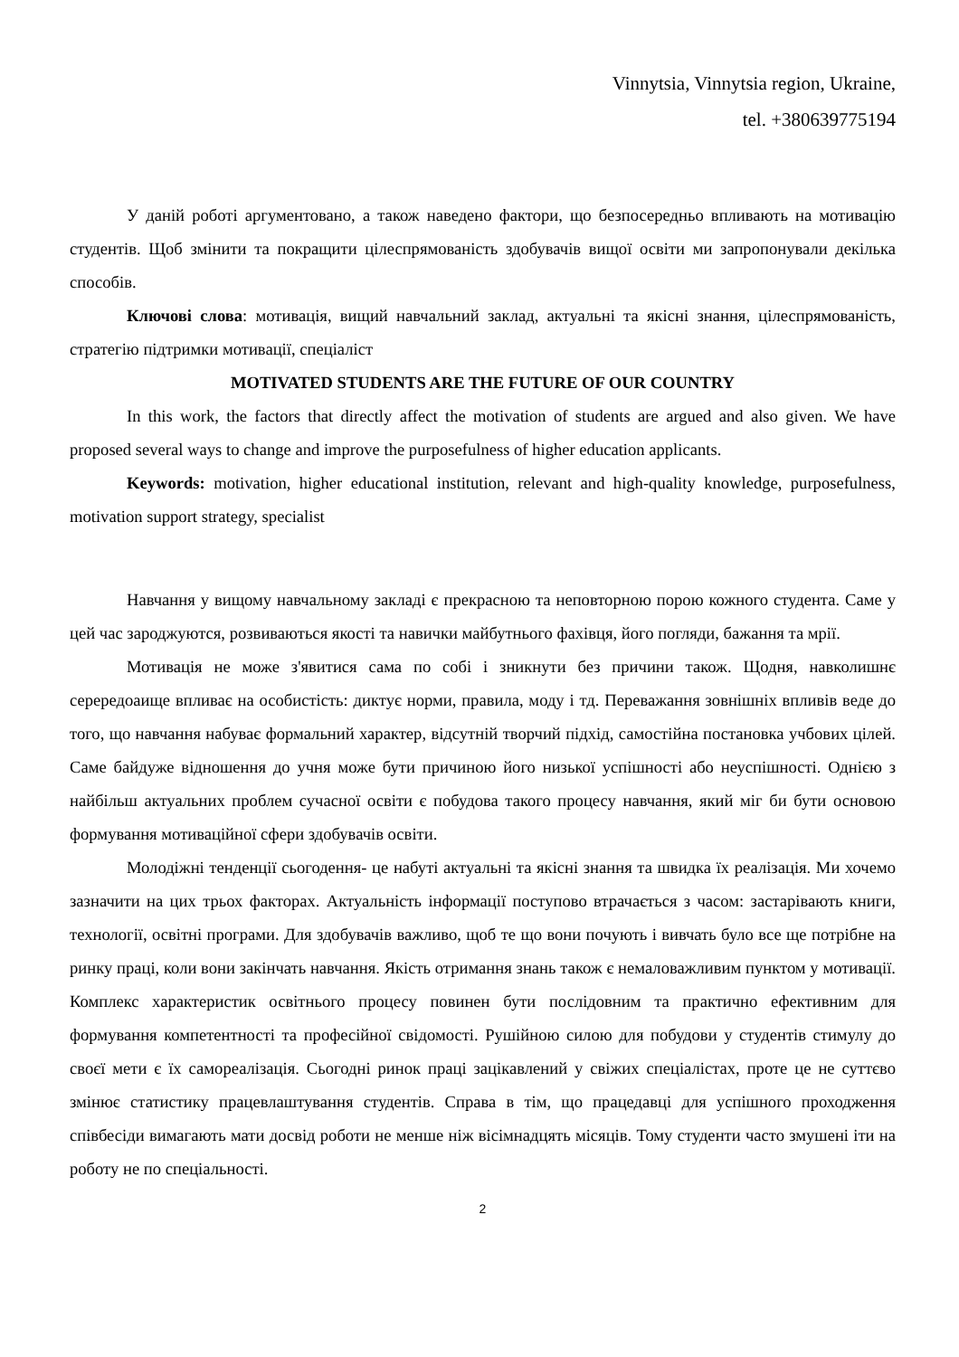Vinnytsia, Vinnytsia region, Ukraine,
tel. +380639775194
У даній роботі аргументовано, а також наведено фактори, що безпосередньо впливають на мотивацію студентів. Щоб змінити та покращити цілеспрямованість здобувачів вищої освіти ми запропонували декілька способів.
Ключові слова: мотивація, вищий навчальний заклад, актуальні та якісні знання, цілеспрямованість, стратегію підтримки мотивації, спеціаліст
MOTIVATED STUDENTS ARE THE FUTURE OF OUR COUNTRY
In this work, the factors that directly affect the motivation of students are argued and also given. We have proposed several ways to change and improve the purposefulness of higher education applicants.
Keywords: motivation, higher educational institution, relevant and high-quality knowledge, purposefulness, motivation support strategy, specialist
Навчання у вищому навчальному закладі є прекрасною та неповторною порою кожного студента. Саме у цей час зароджуются, розвиваються якості та навички майбутнього фахівця, його погляди, бажання та мрії.
Мотивація не може з'явитися сама по собі і зникнути без причини також. Щодня, навколишнє серередоаище впливає на особистість: диктує норми, правила, моду і тд. Переважання зовнішніх впливів веде до того, що навчання набуває формальний характер, відсутній творчий підхід, самостійна постановка учбових цілей. Саме байдуже відношення до учня може бути причиною його низької успішності або неуспішності. Однією з найбільш актуальних проблем сучасної освіти є побудова такого процесу навчання, який міг би бути основою формування мотиваційної сфери здобувачів освіти.
Молодіжні тенденції сьогодення- це набуті актуальні та якісні знання та швидка їх реалізація. Ми хочемо зазначити на цих трьох факторах. Актуальність інформації поступово втрачається з часом: застарівають книги, технології, освітні програми. Для здобувачів важливо, щоб те що вони почують і вивчать було все ще потрібне на ринку праці, коли вони закінчать навчання. Якість отримання знань також є немаловажливим пунктом у мотивації. Комплекс характеристик освітнього процесу повинен бути послідовним та практично ефективним для формування компетентності та професійної свідомості. Рушійною силою для побудови у студентів стимулу до своєї мети є їх самореалізація. Сьогодні ринок праці зацікавлений у свіжих спеціалістах, проте це не суттєво змінює статистику працевлаштування студентів. Справа в тім, що працедавці для успішного проходження співбесіди вимагають мати досвід роботи не менше ніж вісімнадцять місяців. Тому студенти часто змушені іти на роботу не по спеціальності.
2